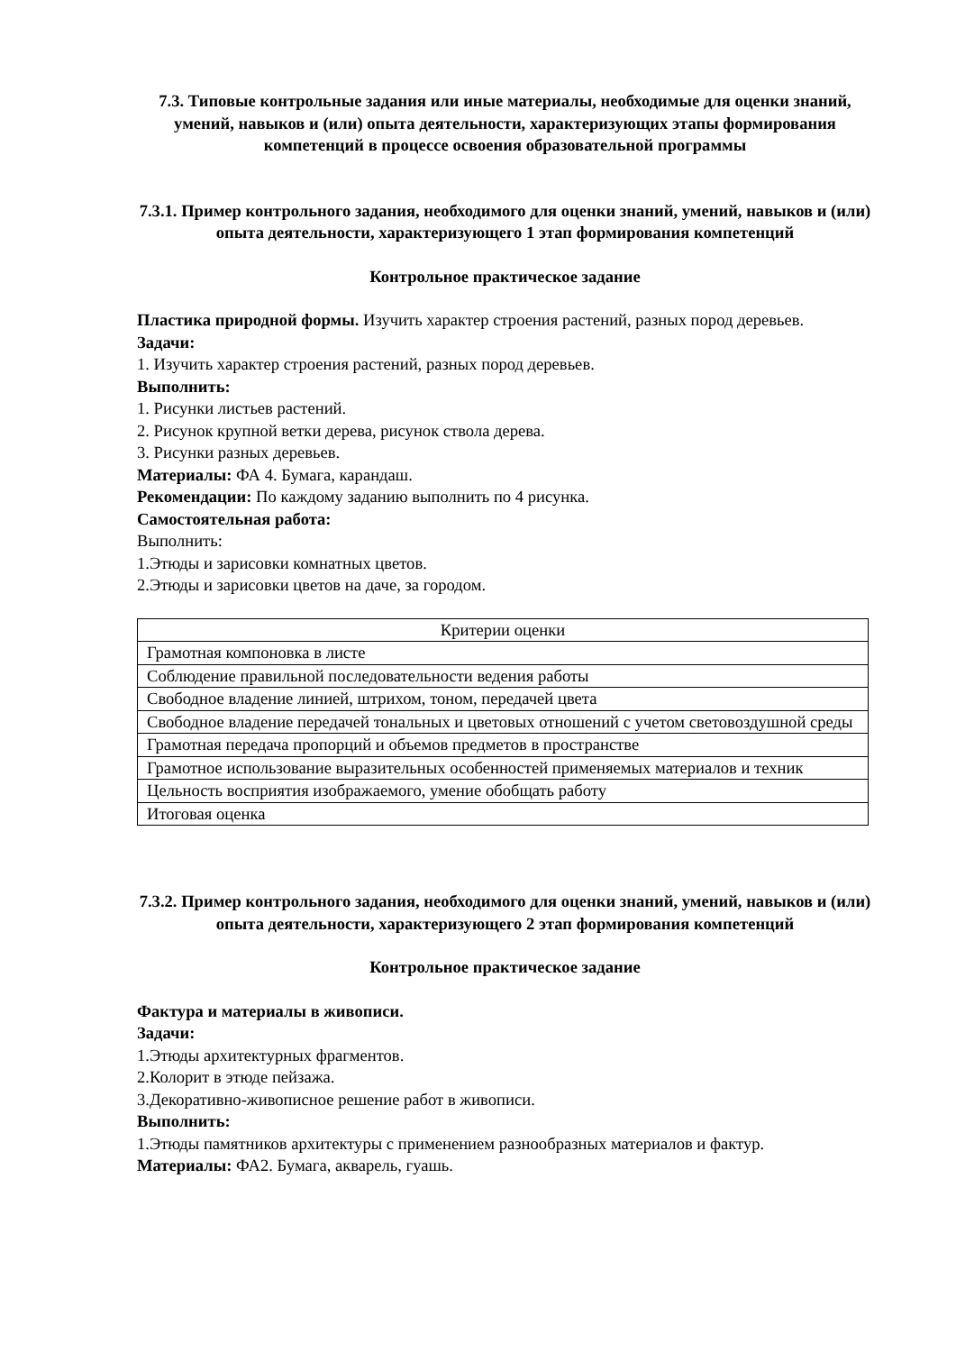7.3. Типовые контрольные задания или иные материалы, необходимые для оценки знаний, умений, навыков и (или) опыта деятельности, характеризующих этапы формирования компетенций в процессе освоения образовательной программы
7.3.1. Пример контрольного задания, необходимого для оценки знаний, умений, навыков и (или) опыта деятельности, характеризующего 1 этап формирования компетенций
Контрольное практическое задание
Пластика природной формы. Изучить характер строения растений, разных пород деревьев.
Задачи:
1. Изучить характер строения растений, разных пород деревьев.
Выполнить:
1. Рисунки листьев растений.
2. Рисунок крупной ветки дерева, рисунок ствола дерева.
3. Рисунки разных деревьев.
Материалы: ФА 4. Бумага, карандаш.
Рекомендации: По каждому заданию выполнить по 4 рисунка.
Самостоятельная работа:
Выполнить:
1.Этюды и зарисовки комнатных цветов.
2.Этюды и зарисовки цветов на даче, за городом.
| Критерии оценки |
| Грамотная компоновка в листе |
| Соблюдение правильной последовательности ведения работы |
| Свободное владение линией, штрихом, тоном, передачей цвета |
| Свободное владение передачей тональных и цветовых отношений с учетом световоздушной среды |
| Грамотная передача пропорций и объемов предметов в пространстве |
| Грамотное использование выразительных особенностей применяемых материалов и техник |
| Цельность восприятия изображаемого, умение обобщать работу |
| Итоговая оценка |
7.3.2. Пример контрольного задания, необходимого для оценки знаний, умений, навыков и (или) опыта деятельности, характеризующего 2 этап формирования компетенций
Контрольное практическое задание
Фактура и материалы в живописи.
Задачи:
1.Этюды архитектурных фрагментов.
2.Колорит в этюде пейзажа.
3.Декоративно-живописное решение работ в живописи.
Выполнить:
1.Этюды памятников архитектуры с применением разнообразных материалов и фактур.
Материалы: ФА2. Бумага, акварель, гуашь.